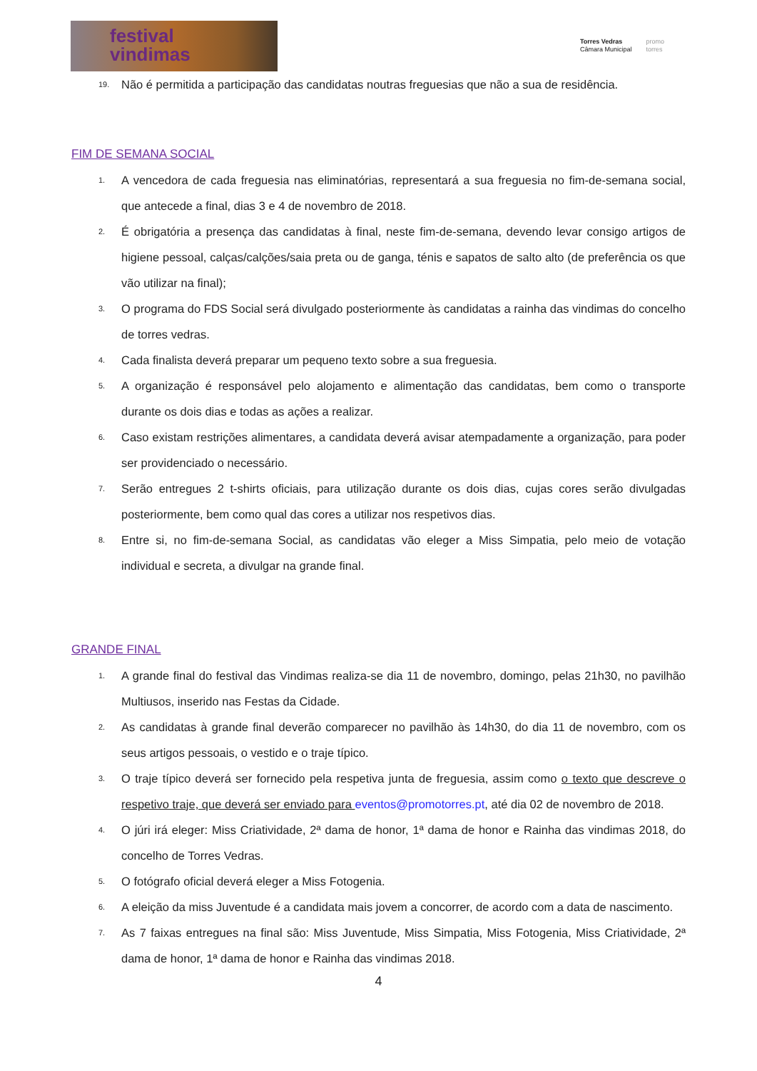festival
vindimas
Torres Vedras
Câmara Municipal
promo
torres
19. Não é permitida a participação das candidatas noutras freguesias que não a sua de residência.
FIM DE SEMANA SOCIAL
1. A vencedora de cada freguesia nas eliminatórias, representará a sua freguesia no fim-de-semana social, que antecede a final, dias 3 e 4 de novembro de 2018.
2. É obrigatória a presença das candidatas à final, neste fim-de-semana, devendo levar consigo artigos de higiene pessoal, calças/calções/saia preta ou de ganga, ténis e sapatos de salto alto (de preferência os que vão utilizar na final);
3. O programa do FDS Social será divulgado posteriormente às candidatas a rainha das vindimas do concelho de torres vedras.
4. Cada finalista deverá preparar um pequeno texto sobre a sua freguesia.
5. A organização é responsável pelo alojamento e alimentação das candidatas, bem como o transporte durante os dois dias e todas as ações a realizar.
6. Caso existam restrições alimentares, a candidata deverá avisar atempadamente a organização, para poder ser providenciado o necessário.
7. Serão entregues 2 t-shirts oficiais, para utilização durante os dois dias, cujas cores serão divulgadas posteriormente, bem como qual das cores a utilizar nos respetivos dias.
8. Entre si, no fim-de-semana Social, as candidatas vão eleger a Miss Simpatia, pelo meio de votação individual e secreta, a divulgar na grande final.
GRANDE FINAL
1. A grande final do festival das Vindimas realiza-se dia 11 de novembro, domingo, pelas 21h30, no pavilhão Multiusos, inserido nas Festas da Cidade.
2. As candidatas à grande final deverão comparecer no pavilhão às 14h30, do dia 11 de novembro, com os seus artigos pessoais, o vestido e o traje típico.
3. O traje típico deverá ser fornecido pela respetiva junta de freguesia, assim como o texto que descreve o respetivo traje, que deverá ser enviado para eventos@promotorres.pt, até dia 02 de novembro de 2018.
4. O júri irá eleger: Miss Criatividade, 2ª dama de honor, 1ª dama de honor e Rainha das vindimas 2018, do concelho de Torres Vedras.
5. O fotógrafo oficial deverá eleger a Miss Fotogenia.
6. A eleição da miss Juventude é a candidata mais jovem a concorrer, de acordo com a data de nascimento.
7. As 7 faixas entregues na final são: Miss Juventude, Miss Simpatia, Miss Fotogenia, Miss Criatividade, 2ª dama de honor, 1ª dama de honor e Rainha das vindimas 2018.
4